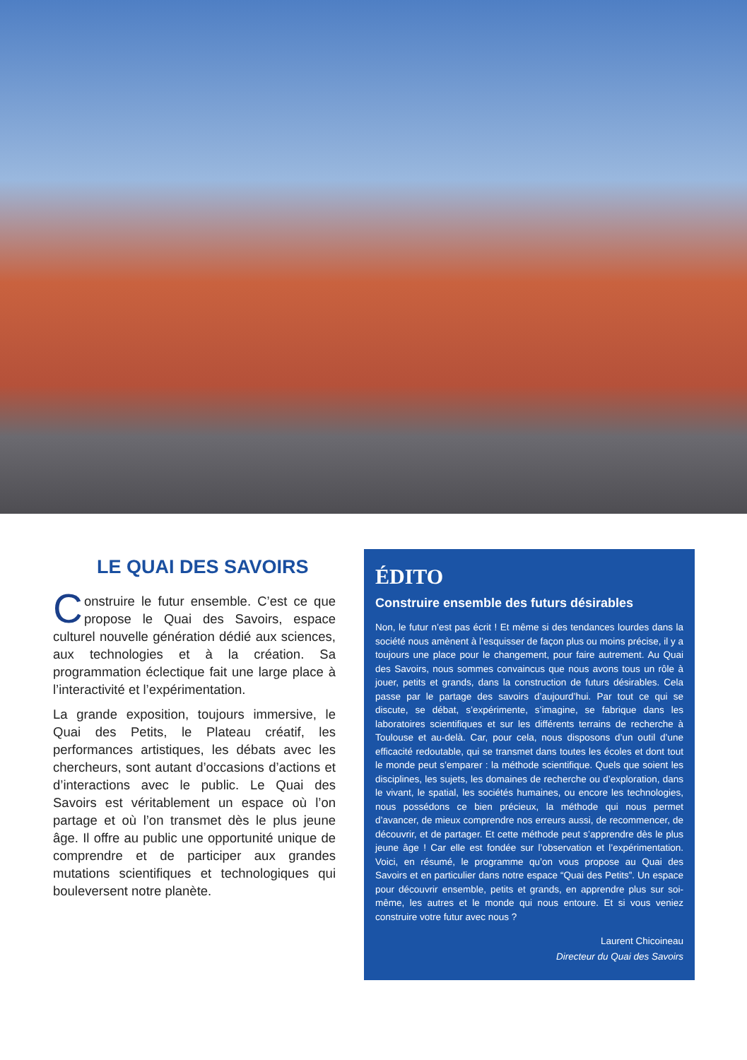LE QUAI DES SAVOIRS
Construire le futur ensemble. C’est ce que propose le Quai des Savoirs, espace culturel nouvelle génération dédié aux sciences, aux technologies et à la création. Sa programmation éclectique fait une large place à l’interactivité et l’expérimentation.
La grande exposition, toujours immersive, le Quai des Petits, le Plateau créatif, les performances artistiques, les débats avec les chercheurs, sont autant d’occasions d’actions et d’interactions avec le public. Le Quai des Savoirs est véritablement un espace où l’on partage et où l’on transmet dès le plus jeune âge. Il offre au public une opportunité unique de comprendre et de participer aux grandes mutations scientifiques et technologiques qui bouleversent notre planète.
ÉDITO
Construire ensemble des futurs désirables
Non, le futur n’est pas écrit ! Et même si des tendances lourdes dans la société nous amènent à l’esquisser de façon plus ou moins précise, il y a toujours une place pour le changement, pour faire autrement. Au Quai des Savoirs, nous sommes convaincus que nous avons tous un rôle à jouer, petits et grands, dans la construction de futurs désirables. Cela passe par le partage des savoirs d’aujourd’hui. Par tout ce qui se discute, se débat, s’expérimente, s’imagine, se fabrique dans les laboratoires scientifiques et sur les différents terrains de recherche à Toulouse et au-delà. Car, pour cela, nous disposons d’un outil d’une efficacité redoutable, qui se transmet dans toutes les écoles et dont tout le monde peut s’emparer : la méthode scientifique. Quels que soient les disciplines, les sujets, les domaines de recherche ou d’exploration, dans le vivant, le spatial, les sociétés humaines, ou encore les technologies, nous possédons ce bien précieux, la méthode qui nous permet d’avancer, de mieux comprendre nos erreurs aussi, de recommencer, de découvrir, et de partager. Et cette méthode peut s’apprendre dès le plus jeune âge ! Car elle est fondée sur l’observation et l’expérimentation. Voici, en résumé, le programme qu’on vous propose au Quai des Savoirs et en particulier dans notre espace “Quai des Petits”. Un espace pour découvrir ensemble, petits et grands, en apprendre plus sur soi-même, les autres et le monde qui nous entoure. Et si vous veniez construire votre futur avec nous ?
Laurent Chicoineau
Directeur du Quai des Savoirs